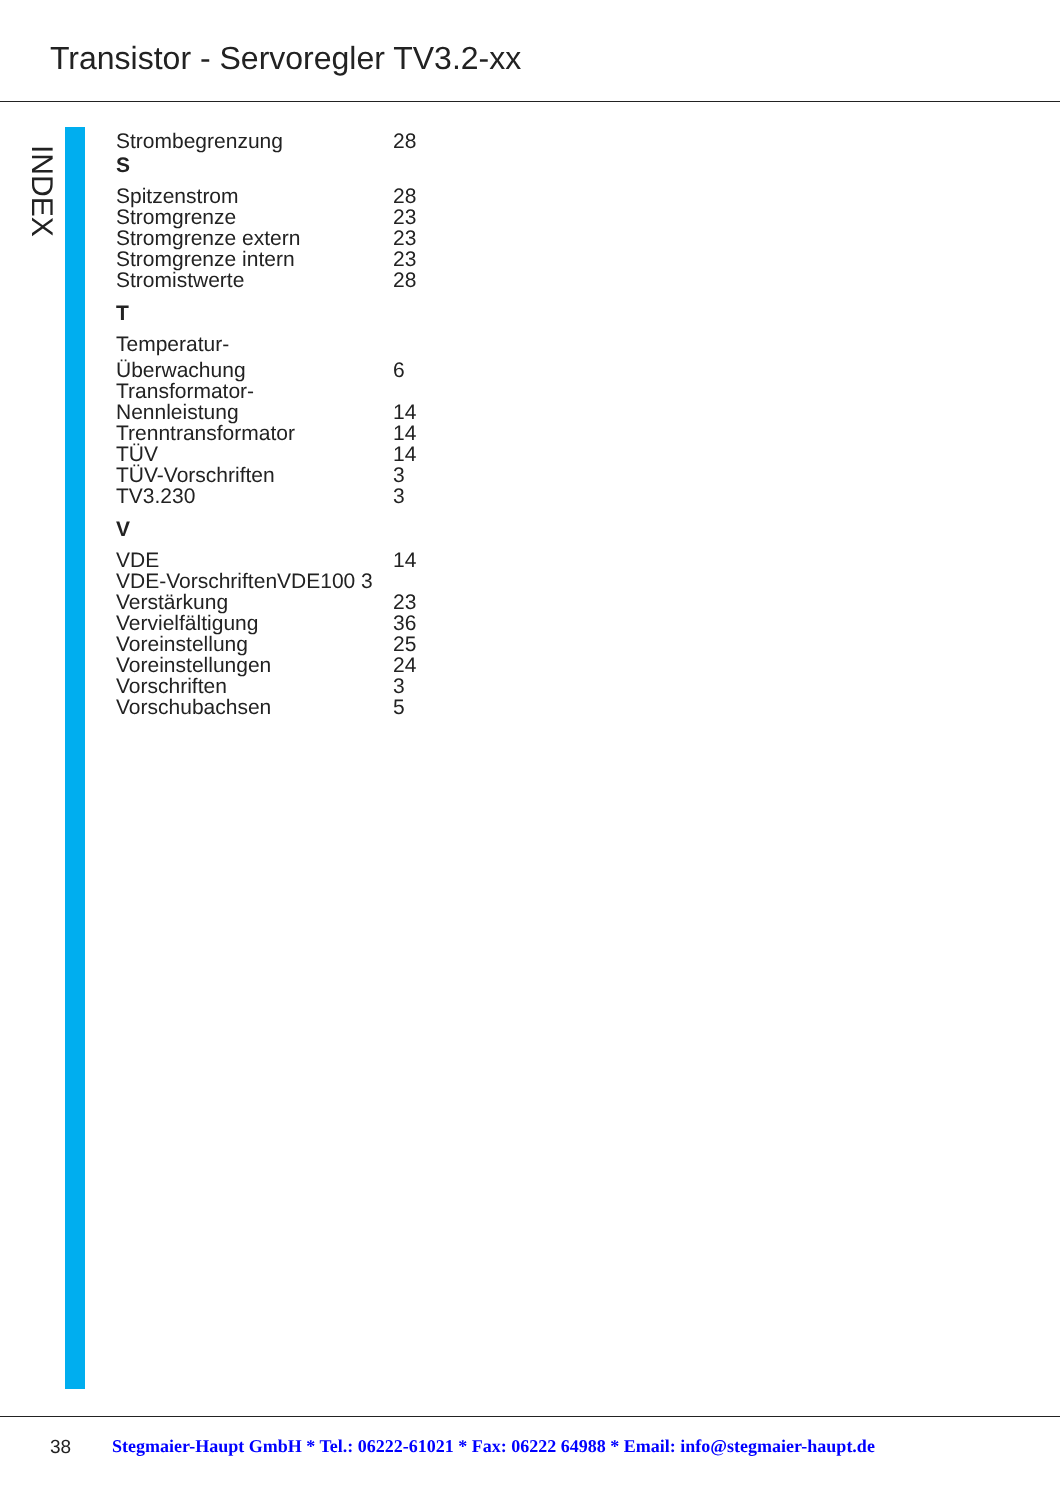Transistor - Servoregler TV3.2-xx
INDEX
Strombegrenzung 28
S
Spitzenstrom 28
Stromgrenze 23
Stromgrenze extern 23
Stromgrenze intern 23
Stromistwerte 28
T
Temperatur-
Überwachung 6
Transformator-
Nennleistung 14
Trenntransformator 14
TÜV 14
TÜV-Vorschriften 3
TV3.230 3
V
VDE 14
VDE-VorschriftenVDE100 3
Verstärkung 23
Vervielfältigung 36
Voreinstellung 25
Voreinstellungen 24
Vorschriften 3
Vorschubachsen 5
38
Stegmaier-Haupt GmbH * Tel.: 06222-61021 * Fax: 06222 64988 * Email: info@stegmaier-haupt.de